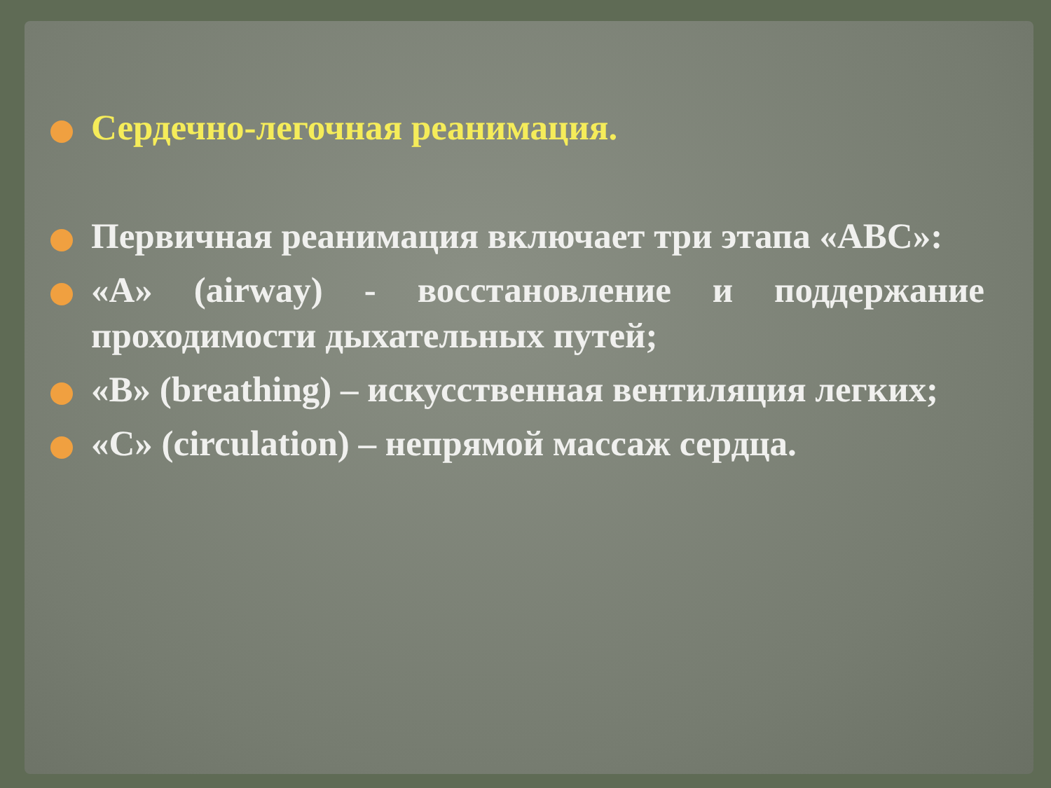Сердечно-легочная реанимация.
Первичная реанимация включает три этапа «АВС»:
«А» (airway) - восстановление и поддержание проходимости дыхательных путей;
«В» (breathing) – искусственная вентиляция легких;
«С» (circulation) – непрямой массаж сердца.